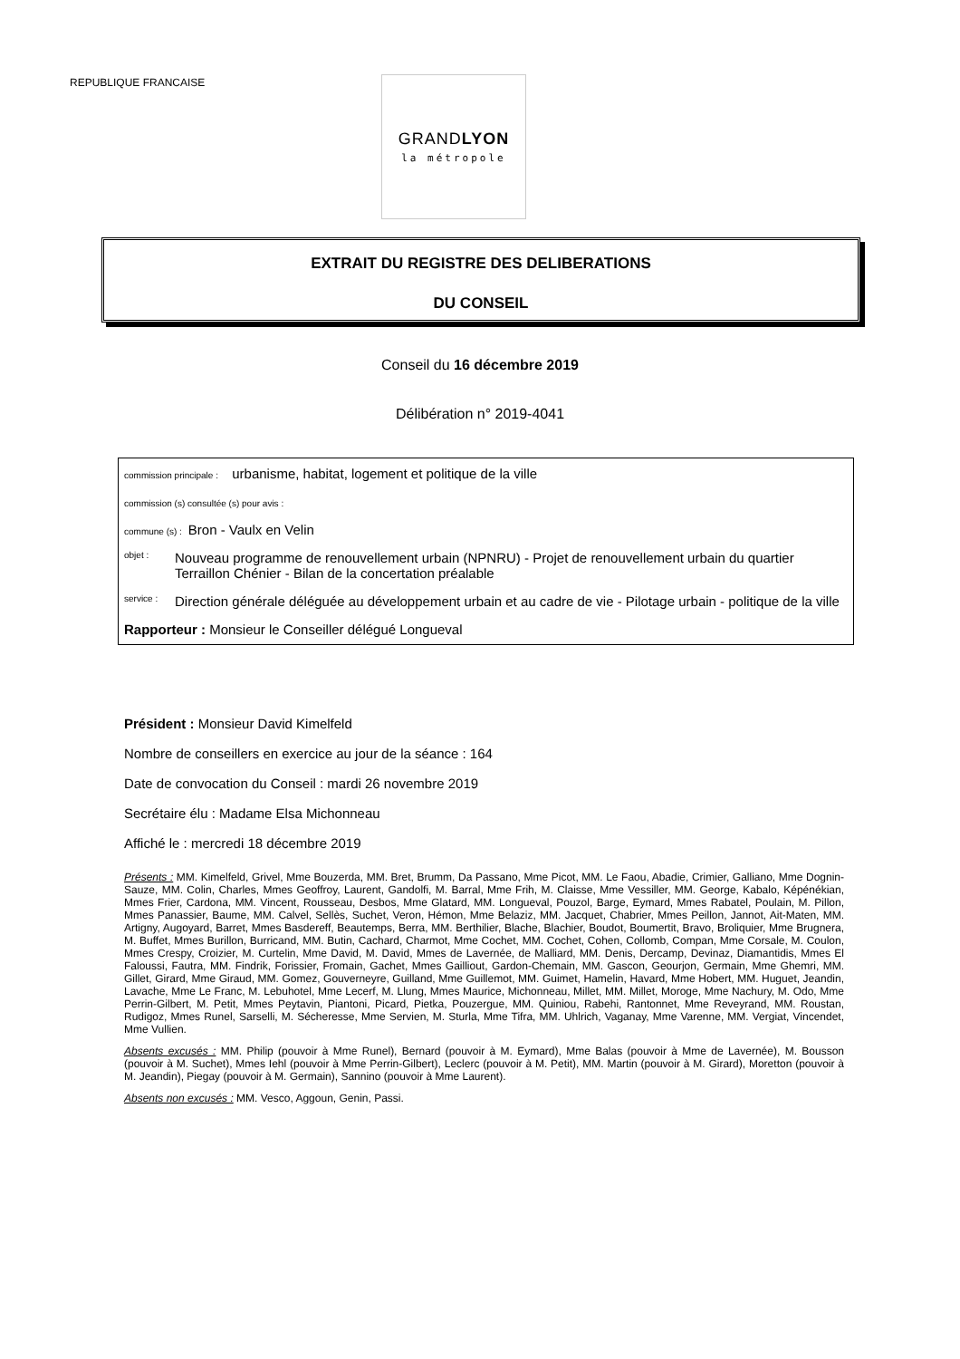REPUBLIQUE FRANCAISE
GRANDLYON
la métropole
EXTRAIT DU REGISTRE DES DELIBERATIONS
DU CONSEIL
Conseil du 16 décembre 2019
Délibération n° 2019-4041
commission principale : urbanisme, habitat, logement et politique de la ville
commission (s) consultée (s) pour avis :
commune (s) : Bron - Vaulx en Velin
objet :
Nouveau programme de renouvellement urbain (NPNRU) - Projet de renouvellement urbain du quartier Terraillon Chénier - Bilan de la concertation préalable
service :
Direction générale déléguée au développement urbain et au cadre de vie - Pilotage urbain - politique de la ville
Rapporteur : Monsieur le Conseiller délégué Longueval
Président : Monsieur David Kimelfeld
Nombre de conseillers en exercice au jour de la séance : 164
Date de convocation du Conseil : mardi 26 novembre 2019
Secrétaire élu : Madame Elsa Michonneau
Affiché le : mercredi 18 décembre 2019
Présents : MM. Kimelfeld, Grivel, Mme Bouzerda, MM. Bret, Brumm, Da Passano, Mme Picot, MM. Le Faou, Abadie, Crimier, Galliano, Mme Dognin-Sauze, MM. Colin, Charles, Mmes Geoffroy, Laurent, Gandolfi, M. Barral, Mme Frih, M. Claisse, Mme Vessiller, MM. George, Kabalo, Képénékian, Mmes Frier, Cardona, MM. Vincent, Rousseau, Desbos, Mme Glatard, MM. Longueval, Pouzol, Barge, Eymard, Mmes Rabatel, Poulain, M. Pillon, Mmes Panassier, Baume, MM. Calvel, Sellès, Suchet, Veron, Hémon, Mme Belaziz, MM. Jacquet, Chabrier, Mmes Peillon, Jannot, Ait-Maten, MM. Artigny, Augoyard, Barret, Mmes Basdereff, Beautemps, Berra, MM. Berthilier, Blache, Blachier, Boudot, Boumertit, Bravo, Broliquier, Mme Brugnera, M. Buffet, Mmes Burillon, Burricand, MM. Butin, Cachard, Charmot, Mme Cochet, MM. Cochet, Cohen, Collomb, Compan, Mme Corsale, M. Coulon, Mmes Crespy, Croizier, M. Curtelin, Mme David, M. David, Mmes de Lavernée, de Malliard, MM. Denis, Dercamp, Devinaz, Diamantidis, Mmes El Faloussi, Fautra, MM. Findrik, Forissier, Fromain, Gachet, Mmes Gailliout, Gardon-Chemain, MM. Gascon, Geourjon, Germain, Mme Ghemri, MM. Gillet, Girard, Mme Giraud, MM. Gomez, Gouverneyre, Guilland, Mme Guillemot, MM. Guimet, Hamelin, Havard, Mme Hobert, MM. Huguet, Jeandin, Lavache, Mme Le Franc, M. Lebuhotel, Mme Lecerf, M. Llung, Mmes Maurice, Michonneau, Millet, MM. Millet, Moroge, Mme Nachury, M. Odo, Mme Perrin-Gilbert, M. Petit, Mmes Peytavin, Piantoni, Picard, Pietka, Pouzergue, MM. Quiniou, Rabehi, Rantonnet, Mme Reveyrand, MM. Roustan, Rudigoz, Mmes Runel, Sarselli, M. Sécheresse, Mme Servien, M. Sturla, Mme Tifra, MM. Uhlrich, Vaganay, Mme Varenne, MM. Vergiat, Vincendet, Mme Vullien.
Absents excusés : MM. Philip (pouvoir à Mme Runel), Bernard (pouvoir à M. Eymard), Mme Balas (pouvoir à Mme de Lavernée), M. Bousson (pouvoir à M. Suchet), Mmes Iehl (pouvoir à Mme Perrin-Gilbert), Leclerc (pouvoir à M. Petit), MM. Martin (pouvoir à M. Girard), Moretton (pouvoir à M. Jeandin), Piegay (pouvoir à M. Germain), Sannino (pouvoir à Mme Laurent).
Absents non excusés : MM. Vesco, Aggoun, Genin, Passi.